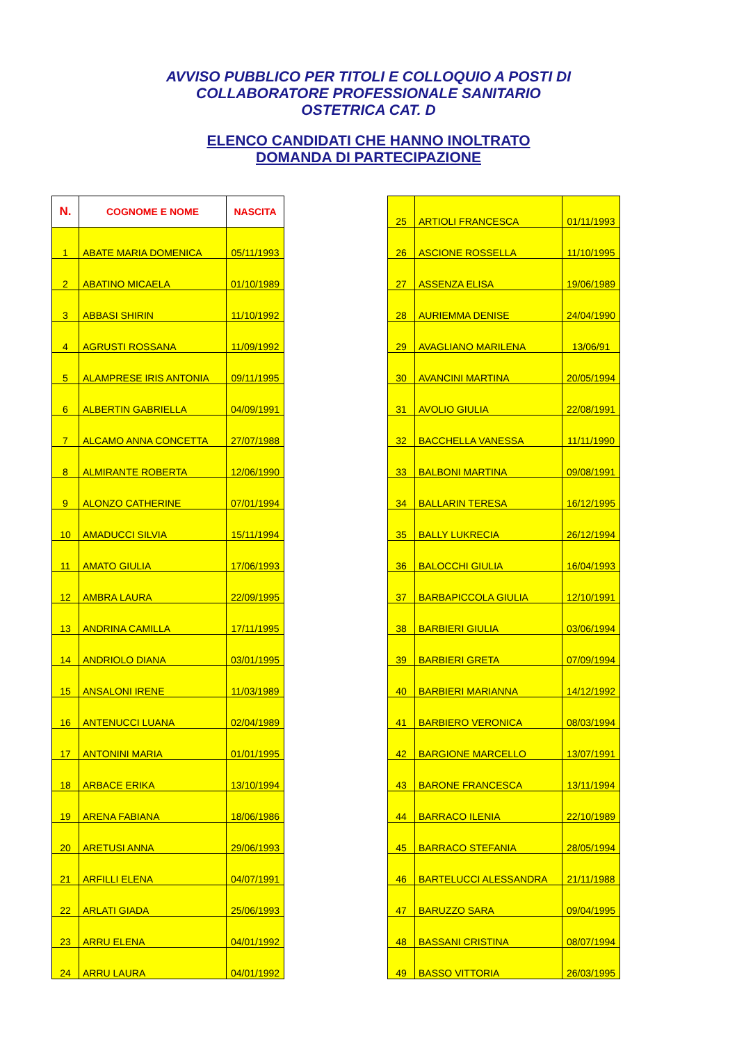AVVISO PUBBLICO PER TITOLI E COLLOQUIO A POSTI DI
COLLABORATORE PROFESSIONALE SANITARIO
OSTETRICA CAT. D
ELENCO CANDIDATI CHE HANNO INOLTRATO
DOMANDA DI PARTECIPAZIONE
| N. | COGNOME E NOME | NASCITA |
| --- | --- | --- |
| 1 | ABATE MARIA DOMENICA | 05/11/1993 |
| 2 | ABATINO MICAELA | 01/10/1989 |
| 3 | ABBASI SHIRIN | 11/10/1992 |
| 4 | AGRUSTI ROSSANA | 11/09/1992 |
| 5 | ALAMPRESE IRIS ANTONIA | 09/11/1995 |
| 6 | ALBERTIN GABRIELLA | 04/09/1991 |
| 7 | ALCAMO ANNA CONCETTA | 27/07/1988 |
| 8 | ALMIRANTE ROBERTA | 12/06/1990 |
| 9 | ALONZO CATHERINE | 07/01/1994 |
| 10 | AMADUCCI SILVIA | 15/11/1994 |
| 11 | AMATO GIULIA | 17/06/1993 |
| 12 | AMBRA LAURA | 22/09/1995 |
| 13 | ANDRINA CAMILLA | 17/11/1995 |
| 14 | ANDRIOLO DIANA | 03/01/1995 |
| 15 | ANSALONI IRENE | 11/03/1989 |
| 16 | ANTENUCCI LUANA | 02/04/1989 |
| 17 | ANTONINI MARIA | 01/01/1995 |
| 18 | ARBACE ERIKA | 13/10/1994 |
| 19 | ARENA FABIANA | 18/06/1986 |
| 20 | ARETUSI ANNA | 29/06/1993 |
| 21 | ARFILLI ELENA | 04/07/1991 |
| 22 | ARLATI GIADA | 25/06/1993 |
| 23 | ARRU ELENA | 04/01/1992 |
| 24 | ARRU LAURA | 04/01/1992 |
| 25 | ARTIOLI FRANCESCA | 01/11/1993 |
| 26 | ASCIONE ROSSELLA | 11/10/1995 |
| 27 | ASSENZA ELISA | 19/06/1989 |
| 28 | AURIEMMA DENISE | 24/04/1990 |
| 29 | AVAGLIANO MARILENA | 13/06/91 |
| 30 | AVANCINI MARTINA | 20/05/1994 |
| 31 | AVOLIO GIULIA | 22/08/1991 |
| 32 | BACCHELLA VANESSA | 11/11/1990 |
| 33 | BALBONI MARTINA | 09/08/1991 |
| 34 | BALLARIN TERESA | 16/12/1995 |
| 35 | BALLY LUKRECIA | 26/12/1994 |
| 36 | BALOCCHI GIULIA | 16/04/1993 |
| 37 | BARBAPICCOLA GIULIA | 12/10/1991 |
| 38 | BARBIERI GIULIA | 03/06/1994 |
| 39 | BARBIERI GRETA | 07/09/1994 |
| 40 | BARBIERI MARIANNA | 14/12/1992 |
| 41 | BARBIERO VERONICA | 08/03/1994 |
| 42 | BARGIONE MARCELLO | 13/07/1991 |
| 43 | BARONE FRANCESCA | 13/11/1994 |
| 44 | BARRACO ILENIA | 22/10/1989 |
| 45 | BARRACO STEFANIA | 28/05/1994 |
| 46 | BARTELUCCI ALESSANDRA | 21/11/1988 |
| 47 | BARUZZO SARA | 09/04/1995 |
| 48 | BASSANI CRISTINA | 08/07/1994 |
| 49 | BASSO VITTORIA | 26/03/1995 |